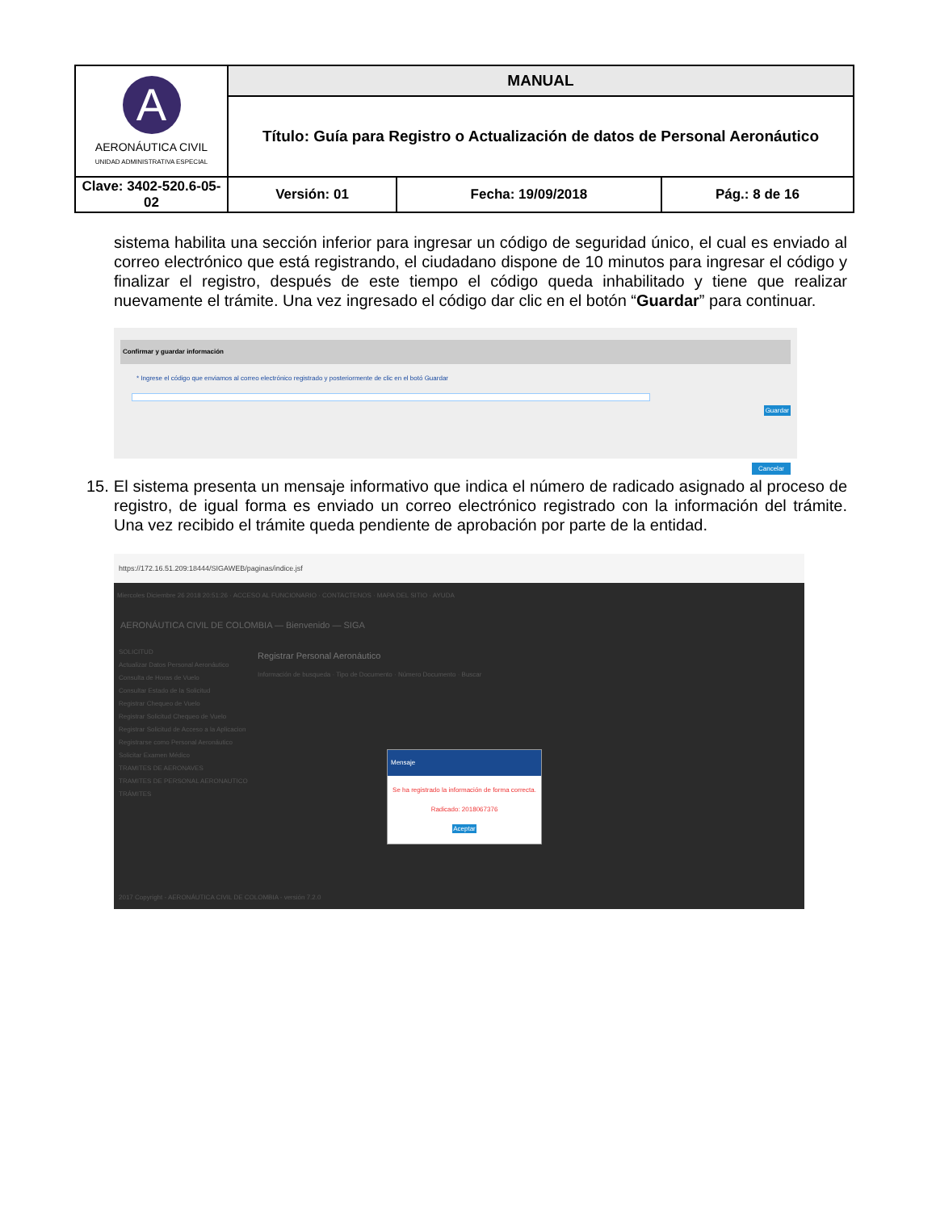| A AERONÁUTICA CIVIL UNIDAD ADMINISTRATIVA ESPECIAL | MANUAL | | |
| | Título: Guía para Registro o Actualización de datos de Personal Aeronáutico | | |
| Clave: 3402-520.6-05-02 | Versión: 01 | Fecha: 19/09/2018 | Pág.: 8 de 16 |
sistema habilita una sección inferior para ingresar un código de seguridad único, el cual es enviado al correo electrónico que está registrando, el ciudadano dispone de 10 minutos para ingresar el código y finalizar el registro, después de este tiempo el código queda inhabilitado y tiene que realizar nuevamente el trámite. Una vez ingresado el código dar clic en el botón “Guardar” para continuar.
Confirmar y guardar información
* Ingrese el código que enviamos al correo electrónico registrado y posteriormente de clic en el botó Guardar
Guardar
Cancelar
15. El sistema presenta un mensaje informativo que indica el número de radicado asignado al proceso de registro, de igual forma es enviado un correo electrónico registrado con la información del trámite. Una vez recibido el trámite queda pendiente de aprobación por parte de la entidad.
https://172.16.51.209:18444/SIGAWEB/paginas/indice.jsf
Miercoles Diciembre 26 2018 20:51:26 · ACCESO AL FUNCIONARIO · CONTACTENOS · MAPA DEL SITIO · AYUDA
AERONÁUTICA CIVIL DE COLOMBIA — Bienvenido — SIGA
SOLICITUD
Actualizar Datos Personal Aeronáutico
Consulta de Horas de Vuelo
Consultar Estado de la Solicitud
Registrar Chequeo de Vuelo
Registrar Solicitud Chequeo de Vuelo
Registrar Solicitud de Acceso a la Aplicacion
Registrarse como Personal Aeronáutico
Solicitar Examen Médico
TRAMITES DE AERONAVES
TRAMITES DE PERSONAL AERONAUTICO
TRÁMITES
Registrar Personal Aeronáutico
Información de busqueda · Tipo de Documento · Número Documento · Buscar
Mensaje
Se ha registrado la información de forma correcta.
Radicado: 2018067376
Aceptar
2017 Copyright - AERONÁUTICA CIVIL DE COLOMBIA - versión 7.2.0